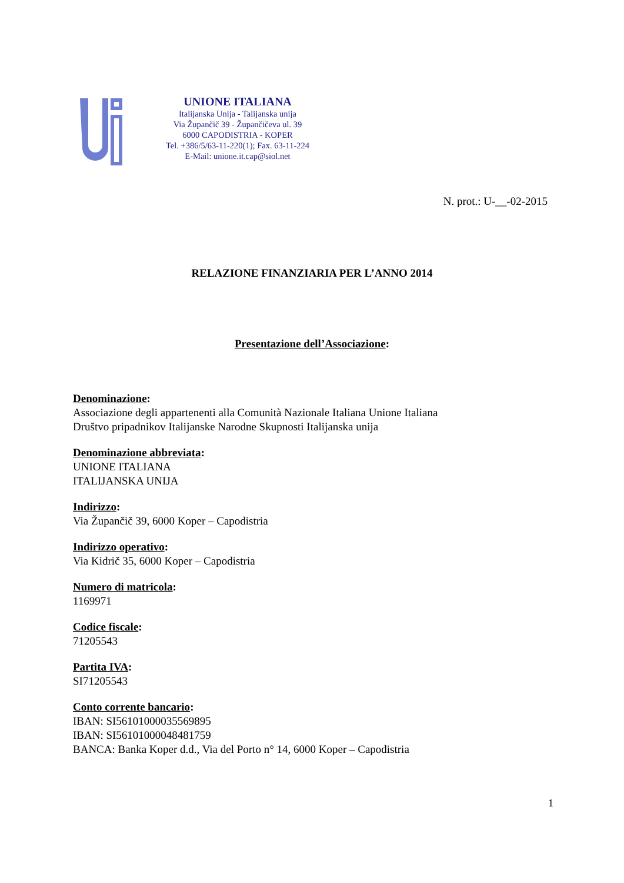UNIONE ITALIANA
Italijanska Unija - Talijanska unija
Via Župančič 39 - Župančičeva ul. 39
6000 CAPODISTRIA - KOPER
Tel. +386/5/63-11-220(1); Fax. 63-11-224
E-Mail: unione.it.cap@siol.net
N. prot.: U-__-02-2015
RELAZIONE FINANZIARIA PER L’ANNO 2014
Presentazione dell’Associazione:
Denominazione:
Associazione degli appartenenti alla Comunità Nazionale Italiana Unione Italiana
Društvo pripadnikov Italijanske Narodne Skupnosti Italijanska unija
Denominazione abbreviata:
UNIONE ITALIANA
ITALIJANSKA UNIJA
Indirizzo:
Via Župančič 39, 6000 Koper – Capodistria
Indirizzo operativo:
Via Kidrič 35, 6000 Koper – Capodistria
Numero di matricola:
1169971
Codice fiscale:
71205543
Partita IVA:
SI71205543
Conto corrente bancario:
IBAN: SI56101000035569895
IBAN: SI56101000048481759
BANCA: Banka Koper d.d., Via del Porto n° 14, 6000 Koper – Capodistria
1